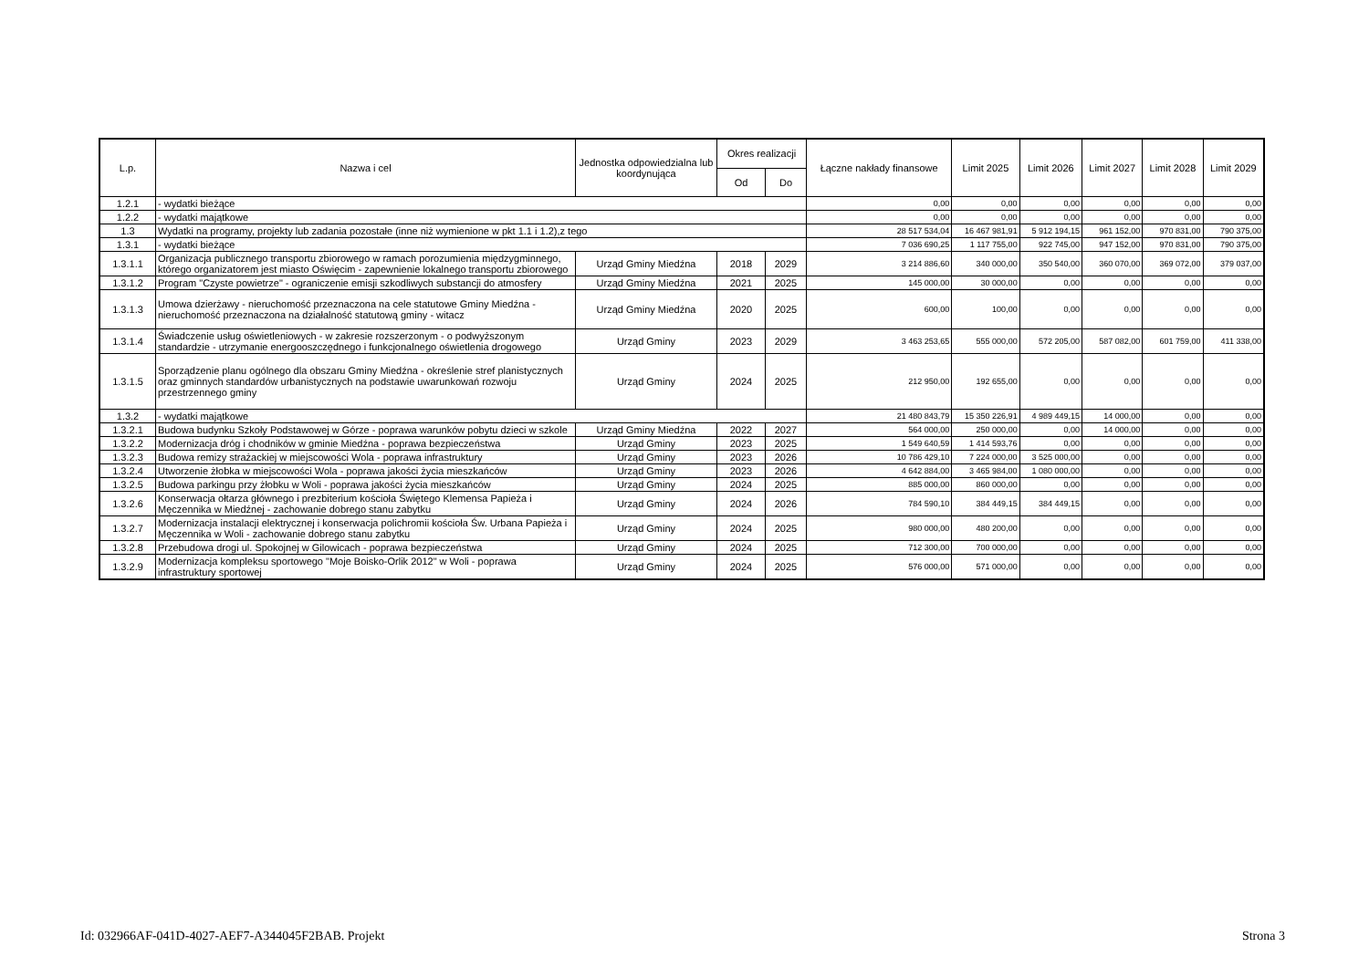| L.p. | Nazwa i cel | Jednostka odpowiedzialna lub koordynująca | Okres realizacji | | Łączne nakłady finansowe | Limit 2025 | Limit 2026 | Limit 2027 | Limit 2028 | Limit 2029 |
| --- | --- | --- | --- | --- | --- | --- | --- | --- | --- | --- |
| | | | Od | Do | | | | | | |
| 1.2.1 | - wydatki bieżące | | | | 0,00 | 0,00 | 0,00 | 0,00 | 0,00 | 0,00 |
| 1.2.2 | - wydatki majątkowe | | | | 0,00 | 0,00 | 0,00 | 0,00 | 0,00 | 0,00 |
| 1.3 | Wydatki na programy, projekty lub zadania pozostałe (inne niż wymienione w pkt 1.1 i 1.2),z tego | | | | 28 517 534,04 | 16 467 981,91 | 5 912 194,15 | 961 152,00 | 970 831,00 | 790 375,00 |
| 1.3.1 | - wydatki bieżące | | | | 7 036 690,25 | 1 117 755,00 | 922 745,00 | 947 152,00 | 970 831,00 | 790 375,00 |
| 1.3.1.1 | Organizacja publicznego transportu zbiorowego w ramach porozumienia międzygminnego, którego organizatorem jest miasto Oświęcim - zapewnienie lokalnego transportu zbiorowego | Urząd Gminy Miedźna | 2018 | 2029 | 3 214 886,60 | 340 000,00 | 350 540,00 | 360 070,00 | 369 072,00 | 379 037,00 |
| 1.3.1.2 | Program "Czyste powietrze" - ograniczenie emisji szkodliwych substancji do atmosfery | Urząd Gminy Miedźna | 2021 | 2025 | 145 000,00 | 30 000,00 | 0,00 | 0,00 | 0,00 | 0,00 |
| 1.3.1.3 | Umowa dzierżawy - nieruchomość przeznaczona na cele statutowe Gminy Miedźna - nieruchomość przeznaczona na działalność statutową gminy - witacz | Urząd Gminy Miedźna | 2020 | 2025 | 600,00 | 100,00 | 0,00 | 0,00 | 0,00 | 0,00 |
| 1.3.1.4 | Świadczenie usług oświetleniowych - w zakresie rozszerzonym - o podwyższonym standardzie - utrzymanie energooszczędnego i funkcjonalnego oświetlenia drogowego | Urząd Gminy | 2023 | 2029 | 3 463 253,65 | 555 000,00 | 572 205,00 | 587 082,00 | 601 759,00 | 411 338,00 |
| 1.3.1.5 | Sporządzenie planu ogólnego dla obszaru Gminy Miedźna - określenie stref planistycznych oraz gminnych standardów urbanistycznych na podstawie uwarunkowań rozwoju przestrzennego gminy | Urząd Gminy | 2024 | 2025 | 212 950,00 | 192 655,00 | 0,00 | 0,00 | 0,00 | 0,00 |
| 1.3.2 | - wydatki majątkowe | | | | 21 480 843,79 | 15 350 226,91 | 4 989 449,15 | 14 000,00 | 0,00 | 0,00 |
| 1.3.2.1 | Budowa budynku Szkoły Podstawowej w Górze - poprawa warunków pobytu dzieci w szkole | Urząd Gminy Miedźna | 2022 | 2027 | 564 000,00 | 250 000,00 | 0,00 | 14 000,00 | 0,00 | 0,00 |
| 1.3.2.2 | Modernizacja dróg i chodników w gminie Miedźna - poprawa bezpieczeństwa | Urząd Gminy | 2023 | 2025 | 1 549 640,59 | 1 414 593,76 | 0,00 | 0,00 | 0,00 | 0,00 |
| 1.3.2.3 | Budowa remizy strażackiej w miejscowości Wola - poprawa infrastruktury | Urząd Gminy | 2023 | 2026 | 10 786 429,10 | 7 224 000,00 | 3 525 000,00 | 0,00 | 0,00 | 0,00 |
| 1.3.2.4 | Utworzenie żłobka w miejscowości Wola - poprawa jakości życia mieszkańców | Urząd Gminy | 2023 | 2026 | 4 642 884,00 | 3 465 984,00 | 1 080 000,00 | 0,00 | 0,00 | 0,00 |
| 1.3.2.5 | Budowa parkingu przy żłobku w Woli - poprawa jakości życia mieszkańców | Urząd Gminy | 2024 | 2025 | 885 000,00 | 860 000,00 | 0,00 | 0,00 | 0,00 | 0,00 |
| 1.3.2.6 | Konserwacja ołtarza głównego i prezbiterium kościoła Świętego Klemensa Papieża i Męczennika w Miedźnej - zachowanie dobrego stanu zabytku | Urząd Gminy | 2024 | 2026 | 784 590,10 | 384 449,15 | 384 449,15 | 0,00 | 0,00 | 0,00 |
| 1.3.2.7 | Modernizacja instalacji elektrycznej i konserwacja polichromii kościoła Św. Urbana Papieża i Męczennika w Woli - zachowanie dobrego stanu zabytku | Urząd Gminy | 2024 | 2025 | 980 000,00 | 480 200,00 | 0,00 | 0,00 | 0,00 | 0,00 |
| 1.3.2.8 | Przebudowa drogi ul. Spokojnej w Gilowicach - poprawa bezpieczeństwa | Urząd Gminy | 2024 | 2025 | 712 300,00 | 700 000,00 | 0,00 | 0,00 | 0,00 | 0,00 |
| 1.3.2.9 | Modernizacja kompleksu sportowego "Moje Boisko-Orlik 2012" w Woli - poprawa infrastruktury sportowej | Urząd Gminy | 2024 | 2025 | 576 000,00 | 571 000,00 | 0,00 | 0,00 | 0,00 | 0,00 |
Id: 032966AF-041D-4027-AEF7-A344045F2BAB. Projekt Strona 3